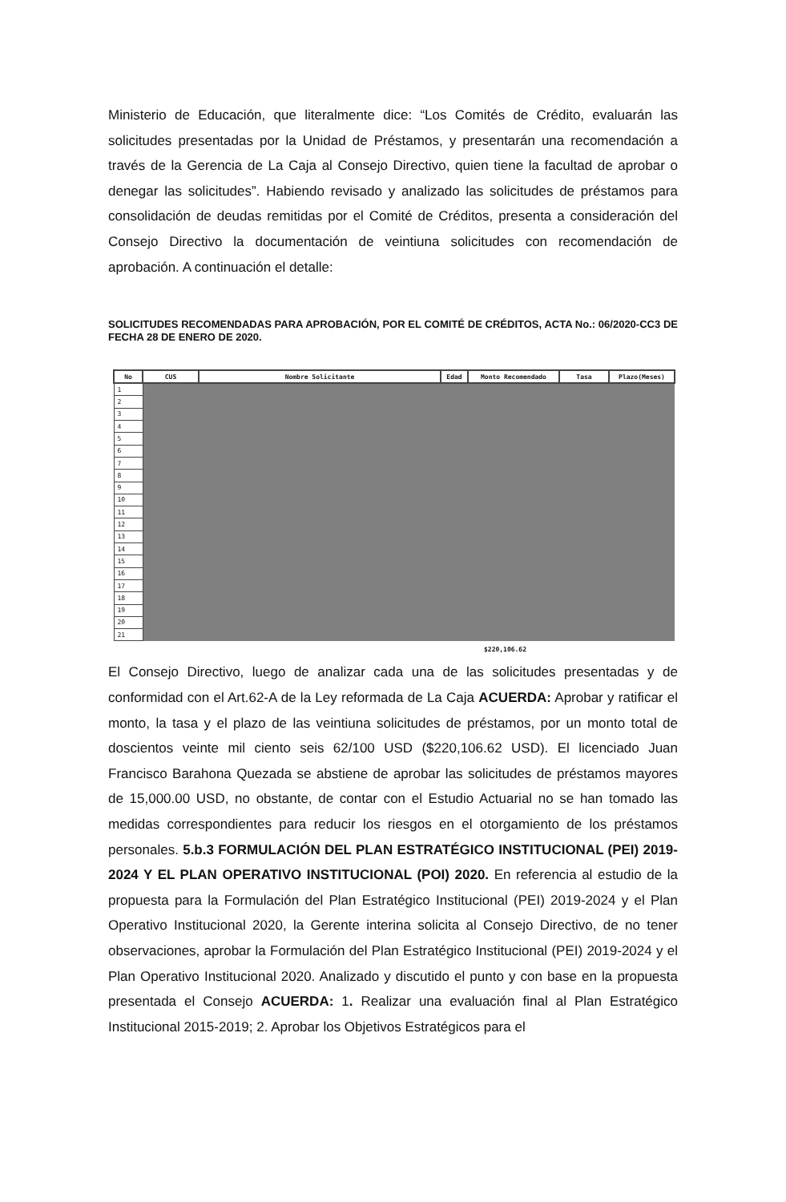Ministerio de Educación, que literalmente dice: “Los Comités de Crédito, evaluarán las solicitudes presentadas por la Unidad de Préstamos, y presentarán una recomendación a través de la Gerencia de La Caja al Consejo Directivo, quien tiene la facultad de aprobar o denegar las solicitudes”. Habiendo revisado y analizado las solicitudes de préstamos para consolidación de deudas remitidas por el Comité de Créditos, presenta a consideración del Consejo Directivo la documentación de veintiuna solicitudes con recomendación de aprobación. A continuación el detalle:
SOLICITUDES RECOMENDADAS PARA APROBACIÓN, POR EL COMITÉ DE CRÉDITOS, ACTA No.: 06/2020-CC3 DE FECHA 28 DE ENERO DE 2020.
| No | CUS | Nombre Solicitante | Edad | Monto Recomendado | Tasa | Plazo(Meses) |
| --- | --- | --- | --- | --- | --- | --- |
| 1 | | | | | | |
| 2 | | | | | | |
| 3 | | | | | | |
| 4 | | | | | | |
| 5 | | | | | | |
| 6 | | | | | | |
| 7 | | | | | | |
| 8 | | | | | | |
| 9 | | | | | | |
| 10 | | | | | | |
| 11 | | | | | | |
| 12 | | | | | | |
| 13 | | | | | | |
| 14 | | | | | | |
| 15 | | | | | | |
| 16 | | | | | | |
| 17 | | | | | | |
| 18 | | | | | | |
| 19 | | | | | | |
| 20 | | | | | | |
| 21 | | | | | | |
$220,106.62
El Consejo Directivo, luego de analizar cada una de las solicitudes presentadas y de conformidad con el Art.62-A de la Ley reformada de La Caja ACUERDA: Aprobar y ratificar el monto, la tasa y el plazo de las veintiuna solicitudes de préstamos, por un monto total de doscientos veinte mil ciento seis 62/100 USD ($220,106.62 USD). El licenciado Juan Francisco Barahona Quezada se abstiene de aprobar las solicitudes de préstamos mayores de 15,000.00 USD, no obstante, de contar con el Estudio Actuarial no se han tomado las medidas correspondientes para reducir los riesgos en el otorgamiento de los préstamos personales. 5.b.3 FORMULACIÓN DEL PLAN ESTRATÉGICO INSTITUCIONAL (PEI) 2019-2024 Y EL PLAN OPERATIVO INSTITUCIONAL (POI) 2020. En referencia al estudio de la propuesta para la Formulación del Plan Estratégico Institucional (PEI) 2019-2024 y el Plan Operativo Institucional 2020, la Gerente interina solicita al Consejo Directivo, de no tener observaciones, aprobar la Formulación del Plan Estratégico Institucional (PEI) 2019-2024 y el Plan Operativo Institucional 2020. Analizado y discutido el punto y con base en la propuesta presentada el Consejo ACUERDA: 1. Realizar una evaluación final al Plan Estratégico Institucional 2015-2019; 2. Aprobar los Objetivos Estratégicos para el